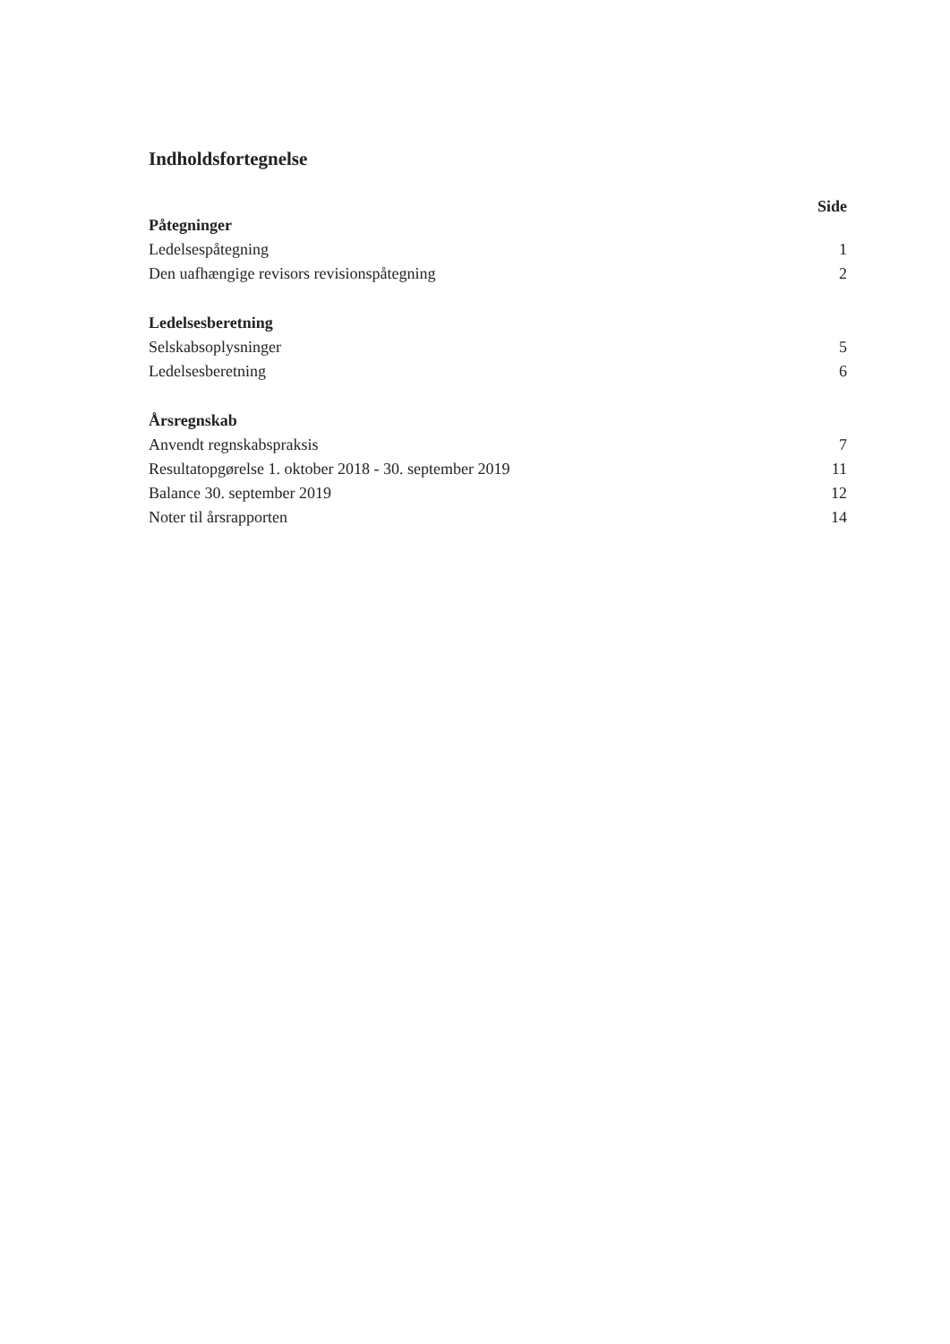Indholdsfortegnelse
Side
Påtegninger
Ledelsespåtegning 1
Den uafhængige revisors revisionspåtegning 2
Ledelsesberetning
Selskabsoplysninger 5
Ledelsesberetning 6
Årsregnskab
Anvendt regnskabspraksis 7
Resultatopgørelse 1. oktober 2018 - 30. september 2019 11
Balance 30. september 2019 12
Noter til årsrapporten 14